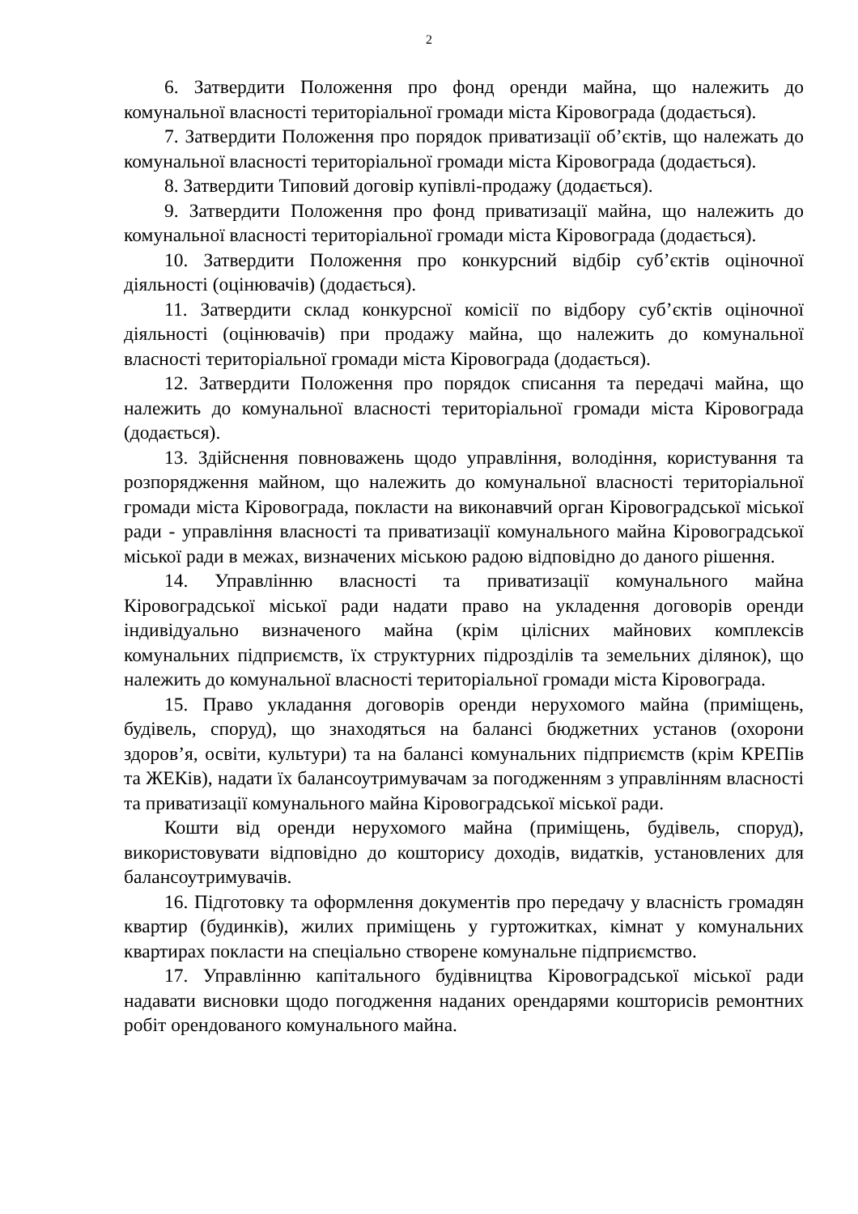2
6. Затвердити Положення про фонд оренди майна, що належить до комунальної власності територіальної громади міста Кіровограда (додається).
7. Затвердити Положення про порядок приватизації об’єктів, що належать до комунальної власності територіальної громади міста Кіровограда (додається).
8. Затвердити Типовий договір купівлі-продажу (додається).
9. Затвердити Положення про фонд приватизації майна, що належить до комунальної власності територіальної громади міста Кіровограда (додається).
10. Затвердити Положення про конкурсний відбір суб’єктів оціночної діяльності (оцінювачів) (додається).
11. Затвердити склад конкурсної комісії по відбору суб’єктів оціночної діяльності (оцінювачів) при продажу майна, що належить до комунальної власності територіальної громади міста Кіровограда (додається).
12. Затвердити Положення про порядок списання та передачі майна, що належить до комунальної власності територіальної громади міста Кіровограда (додається).
13. Здійснення повноважень щодо управління, володіння, користування та розпорядження майном, що належить до комунальної власності територіальної громади міста Кіровограда, покласти на виконавчий орган Кіровоградської міської ради - управління власності та приватизації комунального майна Кіровоградської міської ради в межах, визначених міською радою відповідно до даного рішення.
14. Управлінню власності та приватизації комунального майна Кіровоградської міської ради надати право на укладення договорів оренди індивідуально визначеного майна (крім цілісних майнових комплексів комунальних підприємств, їх структурних підрозділів та земельних ділянок), що належить до комунальної власності територіальної громади міста Кіровограда.
15. Право укладання договорів оренди нерухомого майна (приміщень, будівель, споруд), що знаходяться на балансі бюджетних установ (охорони здоров’я, освіти, культури) та на балансі комунальних підприємств (крім КРЕПів та ЖЕКів), надати їх балансоутримувачам за погодженням з управлінням власності та приватизації комунального майна Кіровоградської міської ради.
Кошти від оренди нерухомого майна (приміщень, будівель, споруд), використовувати відповідно до кошторису доходів, видатків, установлених для балансоутримувачів.
16. Підготовку та оформлення документів про передачу у власність громадян квартир (будинків), жилих приміщень у гуртожитках, кімнат у комунальних квартирах покласти на спеціально створене комунальне підприємство.
17. Управлінню капітального будівництва Кіровоградської міської ради надавати висновки щодо погодження наданих орендарями кошторисів ремонтних робіт орендованого комунального майна.